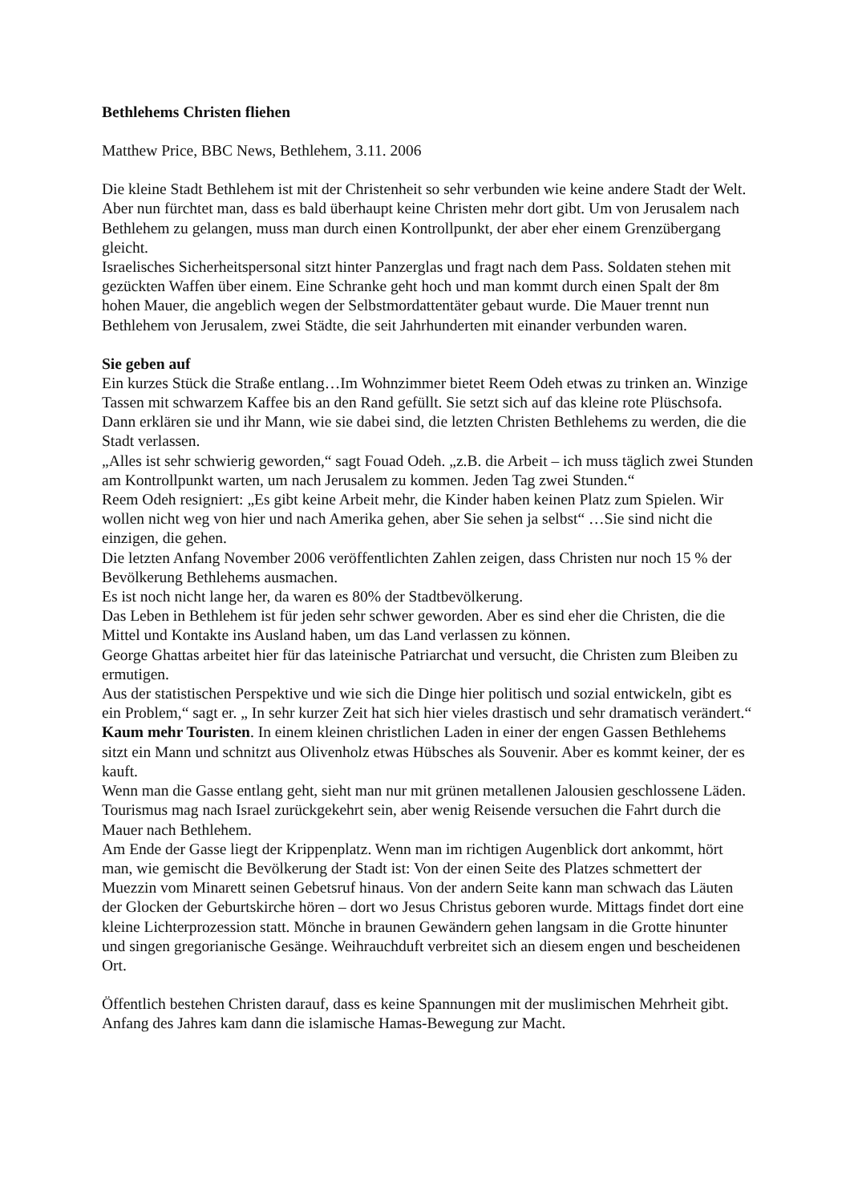Bethlehems Christen fliehen
Matthew Price, BBC News, Bethlehem, 3.11. 2006
Die kleine Stadt Bethlehem ist mit der Christenheit so sehr verbunden wie keine andere Stadt der Welt. Aber nun fürchtet man, dass es bald überhaupt keine Christen mehr dort gibt. Um von Jerusalem nach Bethlehem zu gelangen, muss man durch einen Kontrollpunkt, der aber eher einem Grenzübergang gleicht.
Israelisches Sicherheitspersonal sitzt hinter Panzerglas und fragt nach dem Pass. Soldaten stehen mit gezückten Waffen über einem. Eine Schranke geht hoch und man kommt durch einen Spalt der 8m hohen Mauer, die angeblich wegen der Selbstmordattentäter gebaut wurde. Die Mauer trennt nun Bethlehem von Jerusalem, zwei Städte, die seit Jahrhunderten mit einander verbunden waren.
Sie geben auf
Ein kurzes Stück die Straße entlang…Im Wohnzimmer bietet Reem Odeh etwas zu trinken an. Winzige Tassen mit schwarzem Kaffee bis an den Rand gefüllt. Sie setzt sich auf das kleine rote Plüschsofa. Dann erklären sie und ihr Mann, wie sie dabei sind, die letzten Christen Bethlehems zu werden, die die Stadt verlassen.
„Alles ist sehr schwierig geworden,“ sagt Fouad Odeh. „z.B. die Arbeit – ich muss täglich zwei Stunden am Kontrollpunkt warten, um nach Jerusalem zu kommen. Jeden Tag zwei Stunden.“
Reem Odeh resigniert: „Es gibt keine Arbeit mehr, die Kinder haben keinen Platz zum Spielen. Wir wollen nicht weg von hier und nach Amerika gehen, aber Sie sehen ja selbst“ …Sie sind nicht die einzigen, die gehen.
Die letzten Anfang November 2006 veröffentlichten Zahlen zeigen, dass Christen nur noch 15 % der Bevölkerung Bethlehems ausmachen.
Es ist noch nicht lange her, da waren es 80% der Stadtbevölkerung.
Das Leben in Bethlehem ist für jeden sehr schwer geworden. Aber es sind eher die Christen, die die Mittel und Kontakte ins Ausland haben, um das Land verlassen zu können.
George Ghattas arbeitet hier für das lateinische Patriarchat und versucht, die Christen zum Bleiben zu ermutigen.
Aus der statistischen Perspektive und wie sich die Dinge hier politisch und sozial entwickeln, gibt es ein Problem,“ sagt er. „ In sehr kurzer Zeit hat sich hier vieles drastisch und sehr dramatisch verändert.“
Kaum mehr Touristen. In einem kleinen christlichen Laden in einer der engen Gassen Bethlehems sitzt ein Mann und schnitzt aus Olivenholz etwas Hübsches als Souvenir. Aber es kommt keiner, der es kauft.
Wenn man die Gasse entlang geht, sieht man nur mit grünen metallenen Jalousien geschlossene Läden. Tourismus mag nach Israel zurückgekehrt sein, aber wenig Reisende versuchen die Fahrt durch die Mauer nach Bethlehem.
Am Ende der Gasse liegt der Krippenplatz. Wenn man im richtigen Augenblick dort ankommt, hört man, wie gemischt die Bevölkerung der Stadt ist: Von der einen Seite des Platzes schmettert der Muezzin vom Minarett seinen Gebetsruf hinaus. Von der andern Seite kann man schwach das Läuten der Glocken der Geburtskirche hören – dort wo Jesus Christus geboren wurde. Mittags findet dort eine kleine Lichterprozession statt. Mönche in braunen Gewändern gehen langsam in die Grotte hinunter und singen gregorianische Gesänge. Weihrauchduft verbreitet sich an diesem engen und bescheidenen Ort.
Öffentlich bestehen Christen darauf, dass es keine Spannungen mit der muslimischen Mehrheit gibt. Anfang des Jahres kam dann die islamische Hamas-Bewegung zur Macht.